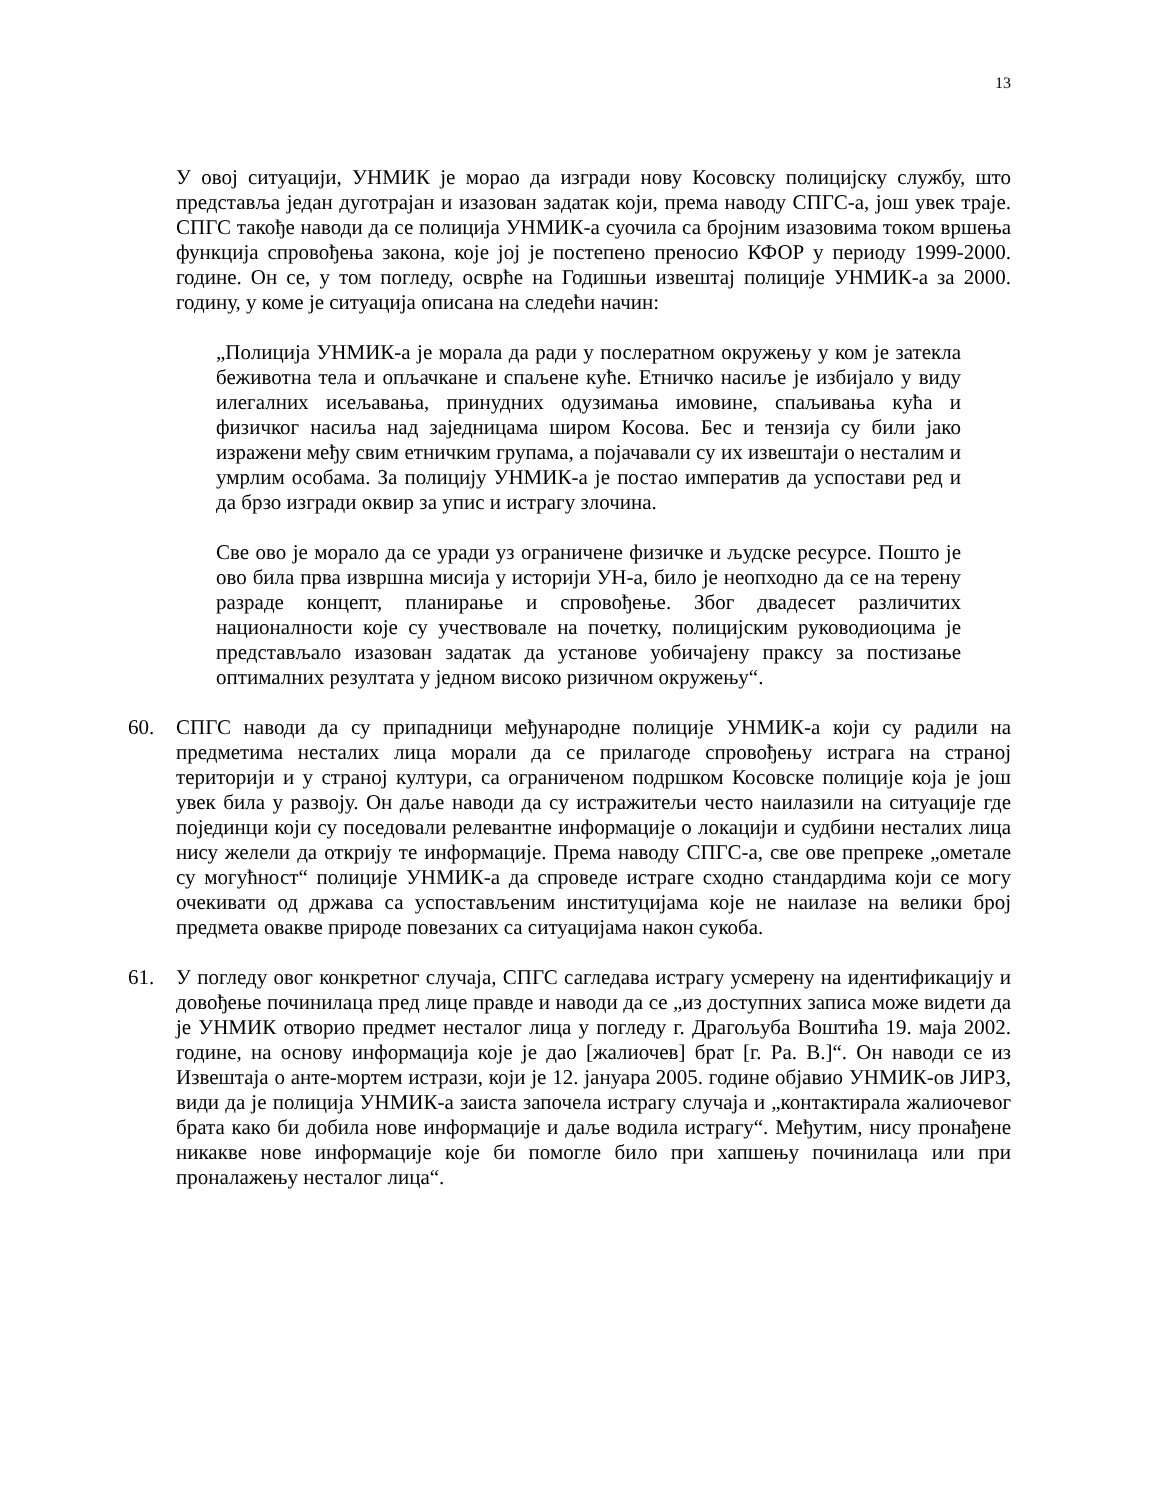13
У овој ситуацији, УНМИК је морао да изгради нову Косовску полицијску службу, што представља један дуготрајан и изазован задатак који, према наводу СПГС-а, још увек траје. СПГС такође наводи да се полиција УНМИК-а суочила са бројним изазовима током вршења функција спровођења закона, које јој је постепено преносио КФОР у периоду 1999-2000. године. Он се, у том погледу, осврће на Годишњи извештај полиције УНМИК-а за 2000. годину, у коме је ситуација описана на следећи начин:
„Полиција УНМИК-а је морала да ради у послератном окружењу у ком је затекла беживотна тела и опљачкане и спаљене куће. Етничко насиље је избијало у виду илегалних исељавања, принудних одузимања имовине, спаљивања кућа и физичког насиља над заједницама широм Косова. Бес и тензија су били јако изражени међу свим етничким групама, а појачавали су их извештаји о несталим и умрлим особама. За полицију УНМИК-а је постао императив да успостави ред и да брзо изгради оквир за упис и истрагу злочина.
Све ово је морало да се уради уз ограничене физичке и људске ресурсе. Пошто је ово била прва извршна мисија у историји УН-а, било је неопходно да се на терену разраде концепт, планирање и спровођење. Због двадесет различитих националности које су учествовале на почетку, полицијским руководиоцима је представљало изазован задатак да установе уобичајену праксу за постизање оптималних резултата у једном високо ризичном окружењу“.
60. СПГС наводи да су припадници међународне полиције УНМИК-а који су радили на предметима несталих лица морали да се прилагоде спровођењу истрага на страној територији и у страној култури, са ограниченом подршком Косовске полиције која је још увек била у развоју. Он даље наводи да су истражитељи често наилазили на ситуације где појединци који су поседовали релевантне информације о локацији и судбини несталих лица нису желели да открију те информације. Према наводу СПГС-а, све ове препреке „ометале су могућност“ полиције УНМИК-а да спроведе истраге сходно стандардима који се могу очекивати од држава са успостављеним институцијама које не наилазе на велики број предмета овакве природе повезаних са ситуацијама након сукоба.
61. У погледу овог конкретног случаја, СПГС сагледава истрагу усмерену на идентификацију и довођење починилаца пред лице правде и наводи да се „из доступних записа може видети да је УНМИК отворио предмет несталог лица у погледу г. Драгољуба Воштића 19. маја 2002. године, на основу информација које је дао [жалиочев] брат [г. Ра. В.]“. Он наводи се из Извештаја о анте-мортем истрази, који је 12. јануара 2005. године објавио УНМИК-ов ЈИРЗ, види да је полиција УНМИК-а заиста започела истрагу случаја и „контактирала жалиочевог брата како би добила нове информације и даље водила истрагу“. Међутим, нису пронађене никакве нове информације које би помогле било при хапшењу починилаца или при проналажењу несталог лица“.